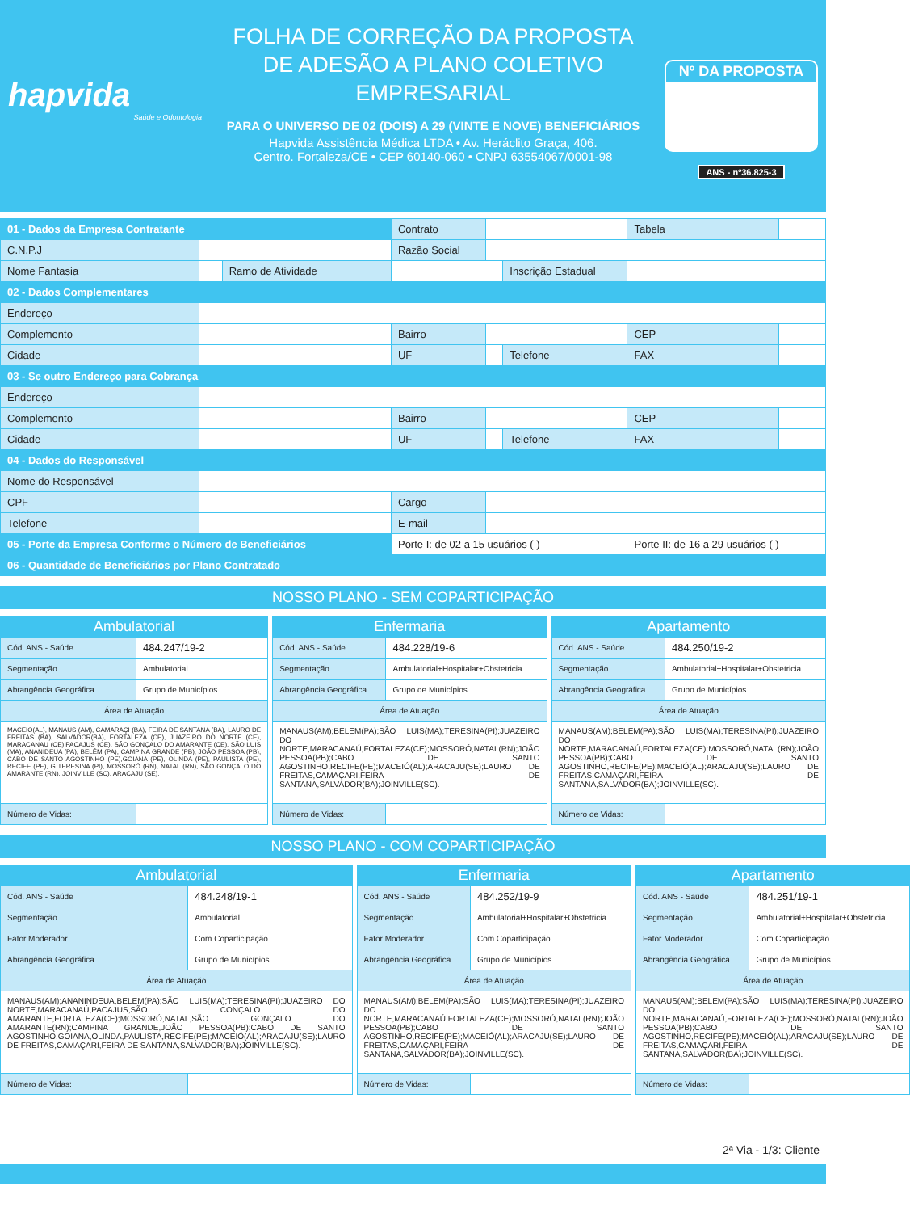hapvida
Saúde e Odontologia
FOLHA DE CORREÇÃO DA PROPOSTA
DE ADESÃO A PLANO COLETIVO
EMPRESARIAL
PARA O UNIVERSO DE 02 (DOIS) A 29 (VINTE E NOVE) BENEFICIÁRIOS
Hapvida Assistência Médica LTDA • Av. Heráclito Graça, 406.
Centro. Fortaleza/CE • CEP 60140-060 • CNPJ 63554067/0001-98
Nº DA PROPOSTA
ANS - nº36.825-3
| 01 - Dados da Empresa Contratante | | | Contrato | | | Tabela | |
| C.N.P.J | | | Razão Social | | | | |
| Nome Fantasia | | Ramo de Atividade | | | Inscrição Estadual | | |
| 02 - Dados Complementares | | | | | | | |
| Endereço | | | | | | | |
| Complemento | | | Bairro | | | CEP | |
| Cidade | | | UF | | Telefone | FAX | |
| 03 - Se outro Endereço para Cobrança | | | | | | | |
| Endereço | | | | | | | |
| Complemento | | | Bairro | | | CEP | |
| Cidade | | | UF | | Telefone | FAX | |
| 04 - Dados do Responsável | | | | | | | |
| Nome do Responsável | | | | | | | |
| CPF | | | Cargo | | | | |
| Telefone | | | E-mail | | | | |
| 05 - Porte da Empresa Conforme o Número de Beneficiários | | | Porte I: de 02 a 15 usuários ( ) | | | Porte II: de 16 a 29 usuários ( ) | |
| 06 - Quantidade de Beneficiários por Plano Contratado | | | | | | | |
NOSSO PLANO - SEM COPARTICIPAÇÃO
| Ambulatorial | |
| --- | --- |
| Cód. ANS - Saúde | 484.247/19-2 |
| Segmentação | Ambulatorial |
| Abrangência Geográfica | Grupo de Municípios |
| Área de Atuação | |
| MACEIO(AL), MANAUS (AM), CAMARAÇI (BA), FEIRA DE SANTANA (BA), LAURO DE FREITAS (BA), SALVADOR(BA), FORTALEZA (CE), JUAZEIRO DO NORTE (CE), MARACANAU (CE),PACAJUS (CE), SÃO GONÇALO DO AMARANTE (CE), SÃO LUIS (MA), ANANIDEUA (PA), BELÉM (PA), CAMPINA GRANDE (PB), JOÃO PESSOA (PB), CABO DE SANTO AGOSTINHO (PE),GOIANA (PE), OLINDA (PE), PAULISTA (PE), RECIFE (PE), G TERESINA (PI), MOSSORÓ (RN), NATAL (RN), SÃO GONÇALO DO AMARANTE (RN), JOINVILLE (SC), ARACAJU (SE). | |
| Número de Vidas: | |
| Enfermaria | |
| --- | --- |
| Cód. ANS - Saúde | 484.228/19-6 |
| Segmentação | Ambulatorial+Hospitalar+Obstetricia |
| Abrangência Geográfica | Grupo de Municípios |
| Área de Atuação | |
| MANAUS(AM);BELEM(PA);SÃO LUIS(MA);TERESINA(PI);JUAZEIRO DO NORTE,MARACANAÚ,FORTALEZA(CE);MOSSORÓ,NATAL(RN);JOÃO PESSOA(PB);CABO DE SANTO AGOSTINHO,RECIFE(PE);MACEIÓ(AL);ARACAJU(SE);LAURO DE FREITAS,CAMAÇARI,FEIRA DE SANTANA,SALVADOR(BA);JOINVILLE(SC). | |
| Número de Vidas: | |
| Apartamento | |
| --- | --- |
| Cód. ANS - Saúde | 484.250/19-2 |
| Segmentação | Ambulatorial+Hospitalar+Obstetricia |
| Abrangência Geográfica | Grupo de Municípios |
| Área de Atuação | |
| MANAUS(AM);BELEM(PA);SÃO LUIS(MA);TERESINA(PI);JUAZEIRO DO NORTE,MARACANAÚ,FORTALEZA(CE);MOSSORÓ,NATAL(RN);JOÃO PESSOA(PB);CABO DE SANTO AGOSTINHO,RECIFE(PE);MACEIÓ(AL);ARACAJU(SE);LAURO DE FREITAS,CAMAÇARI,FEIRA DE SANTANA,SALVADOR(BA);JOINVILLE(SC). | |
| Número de Vidas: | |
NOSSO PLANO - COM COPARTICIPAÇÃO
| Ambulatorial | |
| --- | --- |
| Cód. ANS - Saúde | 484.248/19-1 |
| Segmentação | Ambulatorial |
| Fator Moderador | Com Coparticipação |
| Abrangência Geográfica | Grupo de Municípios |
| Área de Atuação | |
| MANAUS(AM);ANANINDEUA,BELEM(PA);SÃO LUIS(MA);TERESINA(PI);JUAZEIRO DO NORTE,MARACANAÚ,PACAJUS,SÃO CONÇALO DO AMARANTE,FORTALEZA(CE);MOSSORÓ,NATAL,SÃO GONÇALO DO AMARANTE(RN);CAMPINA GRANDE,JOÃO PESSOA(PB);CABO DE SANTO AGOSTINHO,GOIANA,OLINDA,PAULISTA,RECIFE(PE);MACEIÓ(AL);ARACAJU(SE);LAURO DE FREITAS,CAMAÇARI,FEIRA DE SANTANA,SALVADOR(BA);JOINVILLE(SC). | |
| Número de Vidas: | |
| Enfermaria | |
| --- | --- |
| Cód. ANS - Saúde | 484.252/19-9 |
| Segmentação | Ambulatorial+Hospitalar+Obstetricia |
| Fator Moderador | Com Coparticipação |
| Abrangência Geográfica | Grupo de Municípios |
| Área de Atuação | |
| MANAUS(AM);BELEM(PA);SÃO LUIS(MA);TERESINA(PI);JUAZEIRO DO NORTE,MARACANAÚ,FORTALEZA(CE);MOSSORÓ,NATAL(RN);JOÃO PESSOA(PB);CABO DE SANTO AGOSTINHO,RECIFE(PE);MACEIÓ(AL);ARACAJU(SE);LAURO DE FREITAS,CAMAÇARI,FEIRA DE SANTANA,SALVADOR(BA);JOINVILLE(SC). | |
| Número de Vidas: | |
| Apartamento | |
| --- | --- |
| Cód. ANS - Saúde | 484.251/19-1 |
| Segmentação | Ambulatorial+Hospitalar+Obstetricia |
| Fator Moderador | Com Coparticipação |
| Abrangência Geográfica | Grupo de Municípios |
| Área de Atuação | |
| MANAUS(AM);BELEM(PA);SÃO LUIS(MA);TERESINA(PI);JUAZEIRO DO NORTE,MARACANAÚ,FORTALEZA(CE);MOSSORÓ,NATAL(RN);JOÃO PESSOA(PB);CABO DE SANTO AGOSTINHO,RECIFE(PE);MACEIÓ(AL);ARACAJU(SE);LAURO DE FREITAS,CAMAÇARI,FEIRA DE SANTANA,SALVADOR(BA);JOINVILLE(SC). | |
| Número de Vidas: | |
2ª Via - 1/3: Cliente